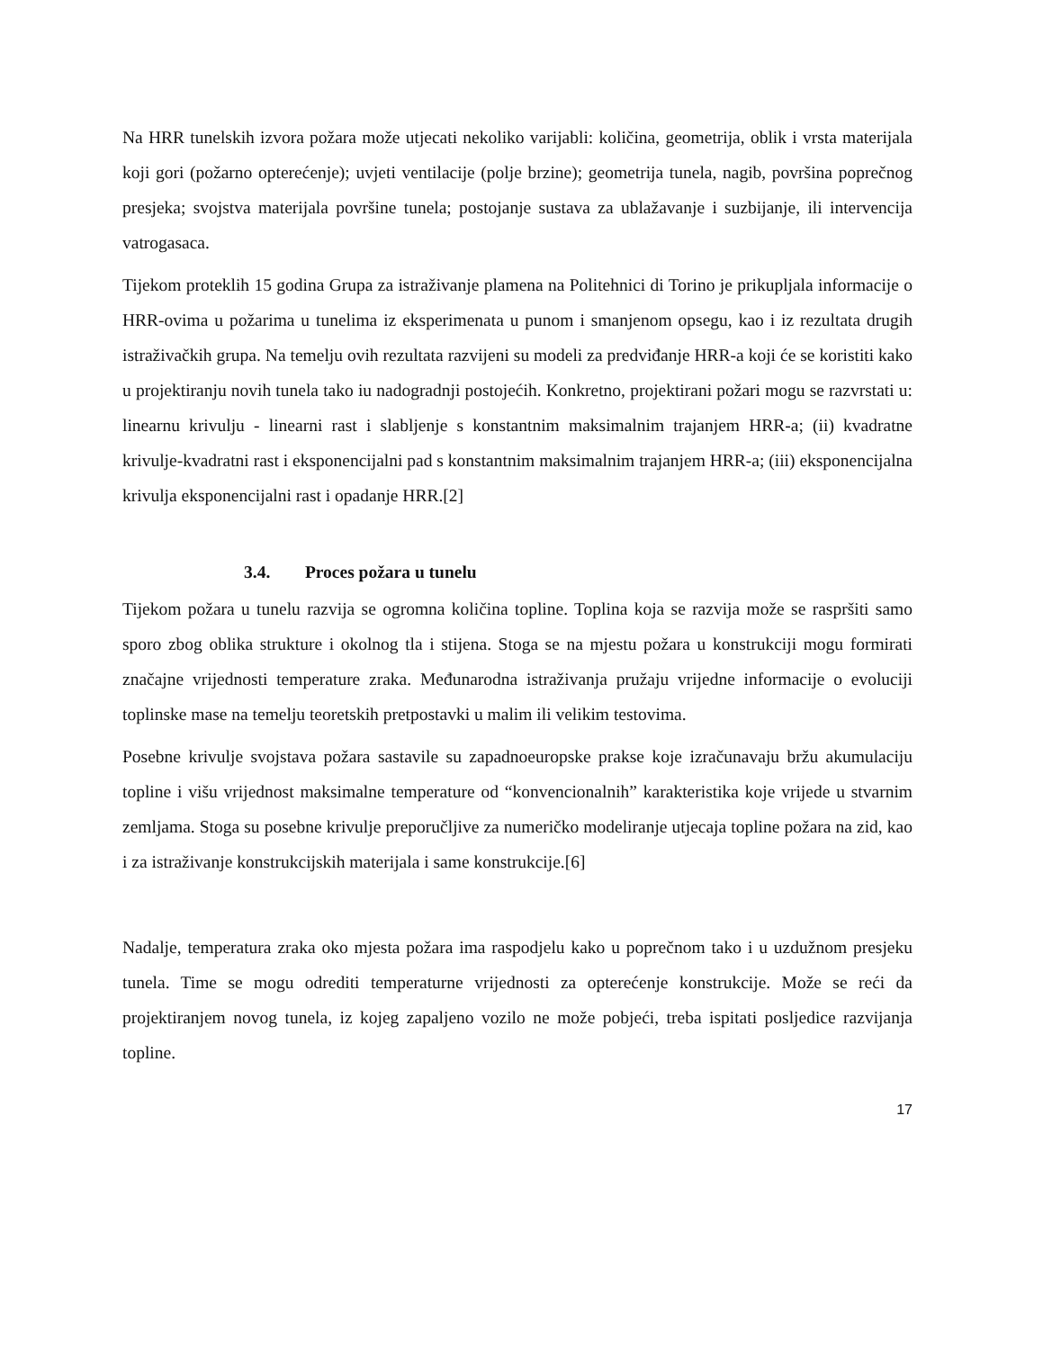Na HRR tunelskih izvora požara može utjecati nekoliko varijabli: količina, geometrija, oblik i vrsta materijala koji gori (požarno opterećenje); uvjeti ventilacije (polje brzine); geometrija tunela, nagib, površina poprečnog presjeka; svojstva materijala površine tunela; postojanje sustava za ublažavanje i suzbijanje, ili intervencija vatrogasaca.
Tijekom proteklih 15 godina Grupa za istraživanje plamena na Politehnici di Torino je prikupljala informacije o HRR-ovima u požarima u tunelima iz eksperimenata u punom i smanjenom opsegu, kao i iz rezultata drugih istraživačkih grupa. Na temelju ovih rezultata razvijeni su modeli za predviđanje HRR-a koji će se koristiti kako u projektiranju novih tunela tako iu nadogradnji postojećih. Konkretno, projektirani požari mogu se razvrstati u: linearnu krivulju - linearni rast i slabljenje s konstantnim maksimalnim trajanjem HRR-a; (ii) kvadratne krivulje-kvadratni rast i eksponencijalni pad s konstantnim maksimalnim trajanjem HRR-a; (iii) eksponencijalna krivulja eksponencijalni rast i opadanje HRR.[2]
3.4. Proces požara u tunelu
Tijekom požara u tunelu razvija se ogromna količina topline. Toplina koja se razvija može se raspršiti samo sporo zbog oblika strukture i okolnog tla i stijena. Stoga se na mjestu požara u konstrukciji mogu formirati značajne vrijednosti temperature zraka. Međunarodna istraživanja pružaju vrijedne informacije o evoluciji toplinske mase na temelju teoretskih pretpostavki u malim ili velikim testovima.
Posebne krivulje svojstava požara sastavile su zapadnoeuropske prakse koje izračunavaju bržu akumulaciju topline i višu vrijednost maksimalne temperature od “konvencionalnih” karakteristika koje vrijede u stvarnim zemljama. Stoga su posebne krivulje preporučljive za numeričko modeliranje utjecaja topline požara na zid, kao i za istraživanje konstrukcijskih materijala i same konstrukcije.[6]
Nadalje, temperatura zraka oko mjesta požara ima raspodjelu kako u poprečnom tako i u uzdužnom presjeku tunela. Time se mogu odrediti temperaturne vrijednosti za opterećenje konstrukcije. Može se reći da projektiranjem novog tunela, iz kojeg zapaljeno vozilo ne može pobjeći, treba ispitati posljedice razvijanja topline.
17